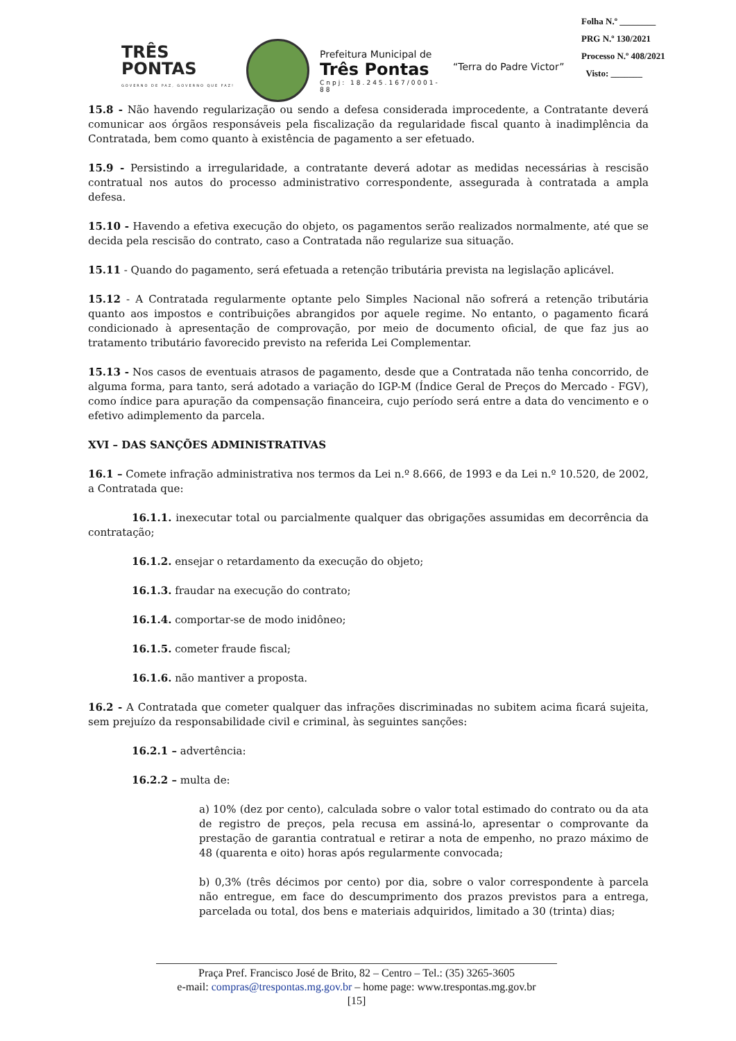TRÊS
PONTAS
GOVERNO DE PAZ, GOVERNO QUE FAZ!
Prefeitura Municipal de
Três Pontas
Cnpj: 18.245.167/0001-88
“Terra do Padre Victor”
Folha N.º ________
PRG N.º 130/2021
Processo N.º 408/2021
Visto: _______
15.8 - Não havendo regularização ou sendo a defesa considerada improcedente, a Contratante deverá comunicar aos órgãos responsáveis pela fiscalização da regularidade fiscal quanto à inadimplência da Contratada, bem como quanto à existência de pagamento a ser efetuado.
15.9 - Persistindo a irregularidade, a contratante deverá adotar as medidas necessárias à rescisão contratual nos autos do processo administrativo correspondente, assegurada à contratada a ampla defesa.
15.10 - Havendo a efetiva execução do objeto, os pagamentos serão realizados normalmente, até que se decida pela rescisão do contrato, caso a Contratada não regularize sua situação.
15.11 - Quando do pagamento, será efetuada a retenção tributária prevista na legislação aplicável.
15.12 - A Contratada regularmente optante pelo Simples Nacional não sofrerá a retenção tributária quanto aos impostos e contribuições abrangidos por aquele regime. No entanto, o pagamento ficará condicionado à apresentação de comprovação, por meio de documento oficial, de que faz jus ao tratamento tributário favorecido previsto na referida Lei Complementar.
15.13 - Nos casos de eventuais atrasos de pagamento, desde que a Contratada não tenha concorrido, de alguma forma, para tanto, será adotado a variação do IGP-M (Índice Geral de Preços do Mercado - FGV), como índice para apuração da compensação financeira, cujo período será entre a data do vencimento e o efetivo adimplemento da parcela.
XVI – DAS SANÇÕES ADMINISTRATIVAS
16.1 – Comete infração administrativa nos termos da Lei n.º 8.666, de 1993 e da Lei n.º 10.520, de 2002, a Contratada que:
16.1.1. inexecutar total ou parcialmente qualquer das obrigações assumidas em decorrência da contratação;
16.1.2. ensejar o retardamento da execução do objeto;
16.1.3. fraudar na execução do contrato;
16.1.4. comportar-se de modo inidôneo;
16.1.5. cometer fraude fiscal;
16.1.6. não mantiver a proposta.
16.2 - A Contratada que cometer qualquer das infrações discriminadas no subitem acima ficará sujeita, sem prejuízo da responsabilidade civil e criminal, às seguintes sanções:
16.2.1 – advertência:
16.2.2 – multa de:
a) 10% (dez por cento), calculada sobre o valor total estimado do contrato ou da ata de registro de preços, pela recusa em assiná-lo, apresentar o comprovante da prestação de garantia contratual e retirar a nota de empenho, no prazo máximo de 48 (quarenta e oito) horas após regularmente convocada;
b) 0,3% (três décimos por cento) por dia, sobre o valor correspondente à parcela não entregue, em face do descumprimento dos prazos previstos para a entrega, parcelada ou total, dos bens e materiais adquiridos, limitado a 30 (trinta) dias;
Praça Pref. Francisco José de Brito, 82 – Centro – Tel.: (35) 3265-3605
e-mail: compras@trespontas.mg.gov.br – home page: www.trespontas.mg.gov.br
[15]